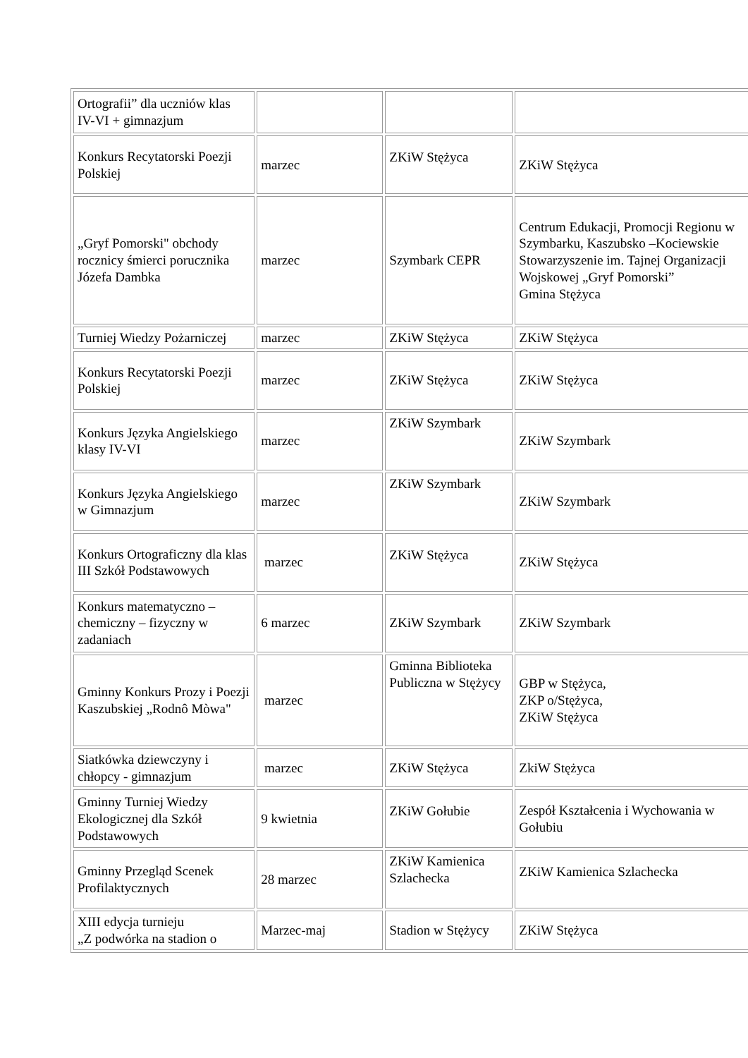| Ortografii” dla uczniów klas IV-VI + gimnazjum | | | |
| Konkurs Recytatorski Poezji Polskiej | marzec | ZKiW Stężyca | ZKiW Stężyca |
| „Gryf Pomorski" obchody rocznicy śmierci porucznika Józefa Dambka | marzec | Szymbark CEPR | Centrum Edukacji, Promocji Regionu w Szymbarku, Kaszubsko –Kociewskie Stowarzyszenie im. Tajnej Organizacji Wojskowej „Gryf Pomorski” Gmina Stężyca |
| Turniej Wiedzy Pożarniczej | marzec | ZKiW Stężyca | ZKiW Stężyca |
| Konkurs Recytatorski Poezji Polskiej | marzec | ZKiW Stężyca | ZKiW Stężyca |
| Konkurs Języka Angielskiego klasy IV-VI | marzec | ZKiW Szymbark | ZKiW Szymbark |
| Konkurs Języka Angielskiego w Gimnazjum | marzec | ZKiW Szymbark | ZKiW Szymbark |
| Konkurs Ortograficzny dla klas III Szkół Podstawowych | marzec | ZKiW Stężyca | ZKiW Stężyca |
| Konkurs matematyczno – chemiczny – fizyczny w zadaniach | 6 marzec | ZKiW Szymbark | ZKiW Szymbark |
| Gminny Konkurs Prozy i Poezji Kaszubskiej „Rodnô Mòwa" | marzec | Gminna Biblioteka Publiczna w Stężycy | GBP w Stężyca, ZKP o/Stężyca, ZKiW Stężyca |
| Siatkówka dziewczyny i chłopcy - gimnazjum | marzec | ZKiW Stężyca | ZkiW Stężyca |
| Gminny Turniej Wiedzy Ekologicznej dla Szkół Podstawowych | 9 kwietnia | ZKiW Gołubie | Zespół Kształcenia i Wychowania w Gołubiu |
| Gminny Przegląd Scenek Profilaktycznych | 28 marzec | ZKiW Kamienica Szlachecka | ZKiW Kamienica Szlachecka |
| XIII edycja turnieju „Z podwórka na stadion o | Marzec-maj | Stadion w Stężycy | ZKiW Stężyca |